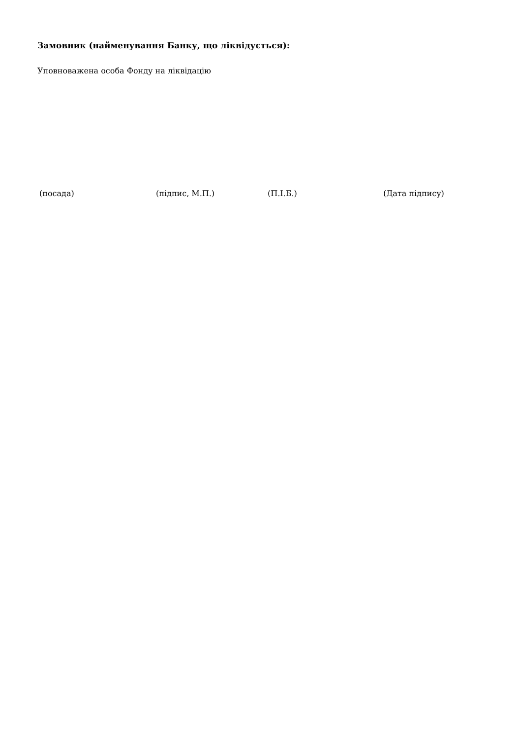Замовник (найменування Банку, що ліквідується):
Уповноважена особа Фонду на ліквідацію
(посада) (підпис, М.П.) (П.І.Б.) (Дата підпису)